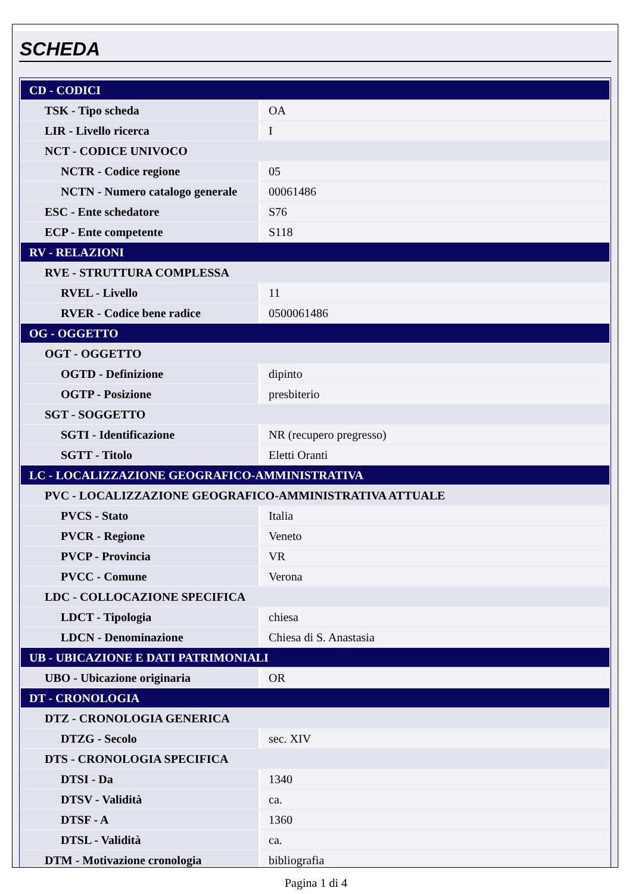SCHEDA
| CD - CODICI | |
| TSK - Tipo scheda | OA |
| LIR - Livello ricerca | I |
| NCT - CODICE UNIVOCO | |
| NCTR - Codice regione | 05 |
| NCTN - Numero catalogo generale | 00061486 |
| ESC - Ente schedatore | S76 |
| ECP - Ente competente | S118 |
| RV - RELAZIONI | |
| RVE - STRUTTURA COMPLESSA | |
| RVEL - Livello | 11 |
| RVER - Codice bene radice | 0500061486 |
| OG - OGGETTO | |
| OGT - OGGETTO | |
| OGTD - Definizione | dipinto |
| OGTP - Posizione | presbiterio |
| SGT - SOGGETTO | |
| SGTI - Identificazione | NR (recupero pregresso) |
| SGTT - Titolo | Eletti Oranti |
| LC - LOCALIZZAZIONE GEOGRAFICO-AMMINISTRATIVA | |
| PVC - LOCALIZZAZIONE GEOGRAFICO-AMMINISTRATIVA ATTUALE | |
| PVCS - Stato | Italia |
| PVCR - Regione | Veneto |
| PVCP - Provincia | VR |
| PVCC - Comune | Verona |
| LDC - COLLOCAZIONE SPECIFICA | |
| LDCT - Tipologia | chiesa |
| LDCN - Denominazione | Chiesa di S. Anastasia |
| UB - UBICAZIONE E DATI PATRIMONIALI | |
| UBO - Ubicazione originaria | OR |
| DT - CRONOLOGIA | |
| DTZ - CRONOLOGIA GENERICA | |
| DTZG - Secolo | sec. XIV |
| DTS - CRONOLOGIA SPECIFICA | |
| DTSI - Da | 1340 |
| DTSV - Validità | ca. |
| DTSF - A | 1360 |
| DTSL - Validità | ca. |
| DTM - Motivazione cronologia | bibliografia |
Pagina 1 di 4